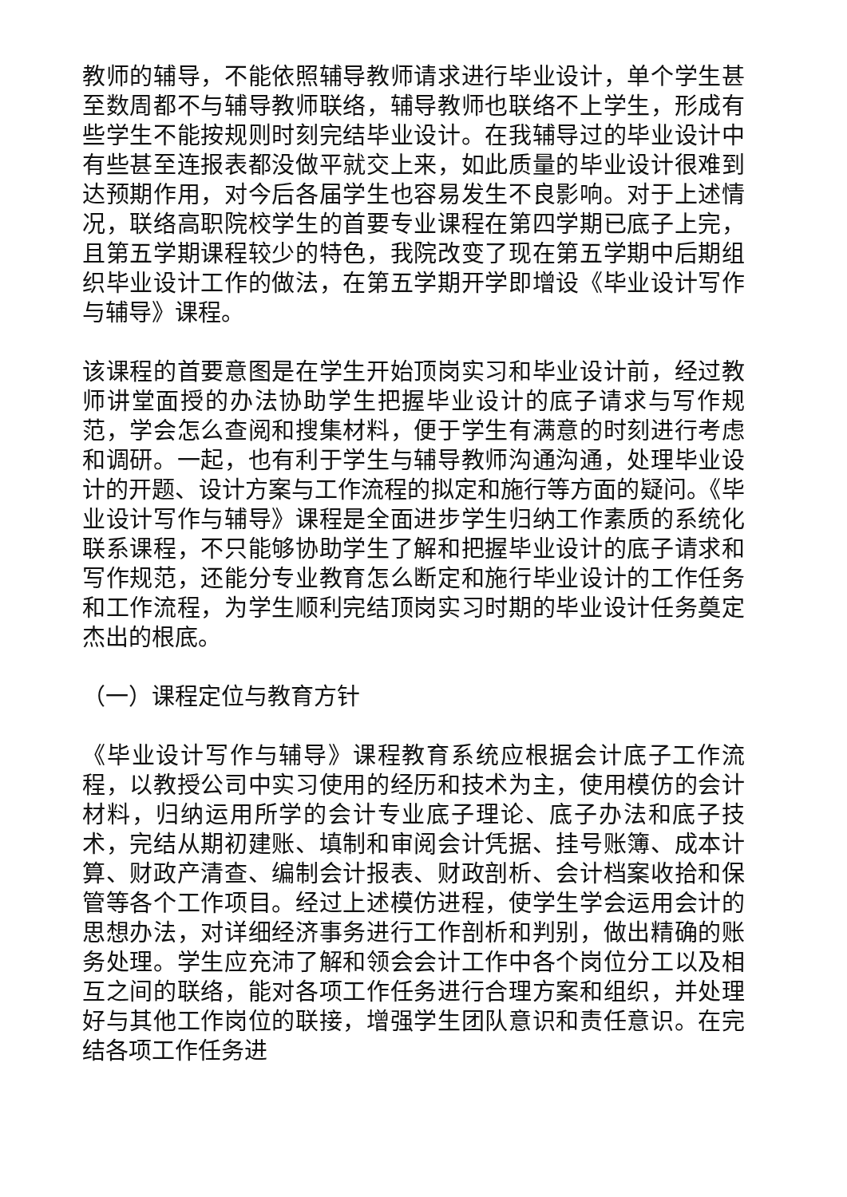教师的辅导，不能依照辅导教师请求进行毕业设计，单个学生甚至数周都不与辅导教师联络，辅导教师也联络不上学生，形成有些学生不能按规则时刻完结毕业设计。在我辅导过的毕业设计中有些甚至连报表都没做平就交上来，如此质量的毕业设计很难到达预期作用，对今后各届学生也容易发生不良影响。对于上述情况，联络高职院校学生的首要专业课程在第四学期已底子上完，且第五学期课程较少的特色，我院改变了现在第五学期中后期组织毕业设计工作的做法，在第五学期开学即增设《毕业设计写作与辅导》课程。
该课程的首要意图是在学生开始顶岗实习和毕业设计前，经过教师讲堂面授的办法协助学生把握毕业设计的底子请求与写作规范，学会怎么查阅和搜集材料，便于学生有满意的时刻进行考虑和调研。一起，也有利于学生与辅导教师沟通沟通，处理毕业设计的开题、设计方案与工作流程的拟定和施行等方面的疑问。《毕业设计写作与辅导》课程是全面进步学生归纳工作素质的系统化联系课程，不只能够协助学生了解和把握毕业设计的底子请求和写作规范，还能分专业教育怎么断定和施行毕业设计的工作任务和工作流程，为学生顺利完结顶岗实习时期的毕业设计任务奠定杰出的根底。
（一）课程定位与教育方针
《毕业设计写作与辅导》课程教育系统应根据会计底子工作流程，以教授公司中实习使用的经历和技术为主，使用模仿的会计材料，归纳运用所学的会计专业底子理论、底子办法和底子技术，完结从期初建账、填制和审阅会计凭据、挂号账簿、成本计算、财政产清查、编制会计报表、财政剖析、会计档案收拾和保管等各个工作项目。经过上述模仿进程，使学生学会运用会计的思想办法，对详细经济事务进行工作剖析和判别，做出精确的账务处理。学生应充沛了解和领会会计工作中各个岗位分工以及相互之间的联络，能对各项工作任务进行合理方案和组织，并处理好与其他工作岗位的联接，增强学生团队意识和责任意识。在完结各项工作任务进